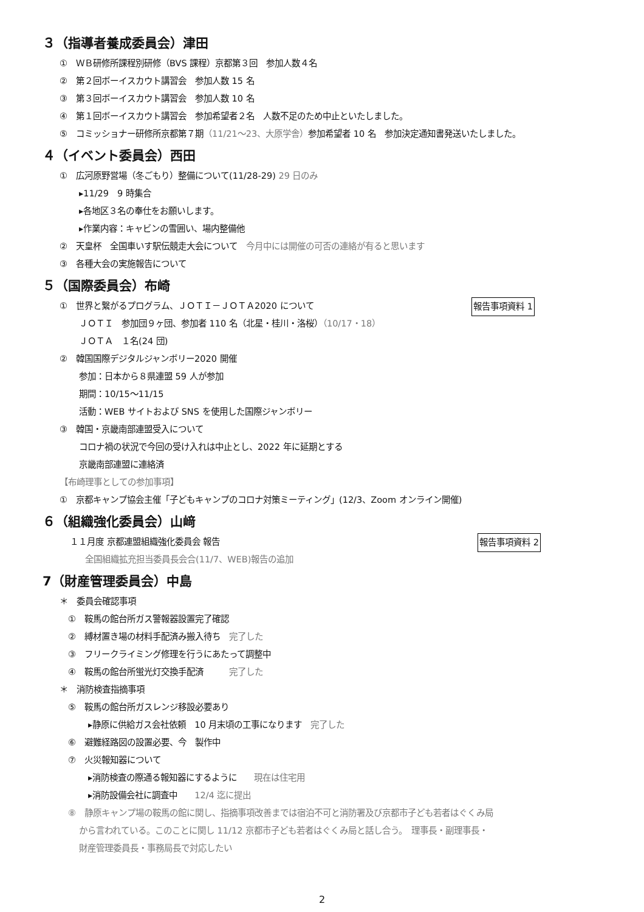３（指導者養成委員会）津田
①　ＷＢ研修所課程別研修（BVS 課程）京都第３回　参加人数４名
②　第２回ボーイスカウト講習会　参加人数 15 名
③　第３回ボーイスカウト講習会　参加人数 10 名
④　第１回ボーイスカウト講習会　参加希望者２名　人数不足のため中止といたしました。
⑤　コミッショナー研修所京都第７期（11/21～23、大原学舎）参加希望者 10 名　参加決定通知書発送いたしました。
４（イベント委員会）西田
①　広河原野営場（冬ごもり）整備について(11/28-29) 29 日のみ
▸11/29　9 時集合
▸各地区３名の奉仕をお願いします。
▸作業内容：キャビンの雪囲い、場内整備他
②　天皇杯　全国車いす駅伝競走大会について　今月中には開催の可否の連絡が有ると思います
③　各種大会の実施報告について
５（国際委員会）布崎
①　世界と繋がるプログラム、ＪＯＴＩ－ＪＯＴＡ2020 について 報告事項資料 1
ＪＯＴＩ　参加団９ヶ団、参加者 110 名（北星・桂川・洛桜）（10/17・18）
ＪＯＴＡ　１名(24 団)
②　韓国国際デジタルジャンボリー2020 開催
参加：日本から８県連盟 59 人が参加
期間：10/15～11/15
活動：WEB サイトおよび SNS を使用した国際ジャンボリー
③　韓国・京畿南部連盟受入について
コロナ禍の状況で今回の受け入れは中止とし、2022 年に延期とする
京畿南部連盟に連絡済
【布崎理事としての参加事項】
①　京都キャンプ協会主催「子どもキャンプのコロナ対策ミーティング」(12/3、Zoom オンライン開催)
６（組織強化委員会）山﨑
１１月度 京都連盟組織強化委員会 報告 報告事項資料 2
全国組織拡充担当委員長会合(11/7、WEB)報告の追加
7（財産管理委員会）中島
＊　委員会確認事項
①　鞍馬の館台所ガス警報器設置完了確認
②　縛材置き場の材料手配済み搬入待ち　完了した
③　フリークライミング修理を行うにあたって調整中
④　鞍馬の館台所蛍光灯交換手配済　　　完了した
＊　消防検査指摘事項
⑤　鞍馬の館台所ガスレンジ移設必要あり
▸静原に供給ガス会社依頼　10 月末頃の工事になります　完了した
⑥　避難経路図の設置必要、今　製作中
⑦　火災報知器について
▸消防検査の際通る報知器にするように　　現在は住宅用
▸消防設備会社に調査中　　12/4 迄に提出
⑧　静原キャンプ場の鞍馬の館に関し、指摘事項改善までは宿泊不可と消防署及び京都市子ども若者はぐくみ局
から言われている。このことに関し 11/12 京都市子ども若者はぐくみ局と話し合う。　理事長・副理事長・
財産管理委員長・事務局長で対応したい
2